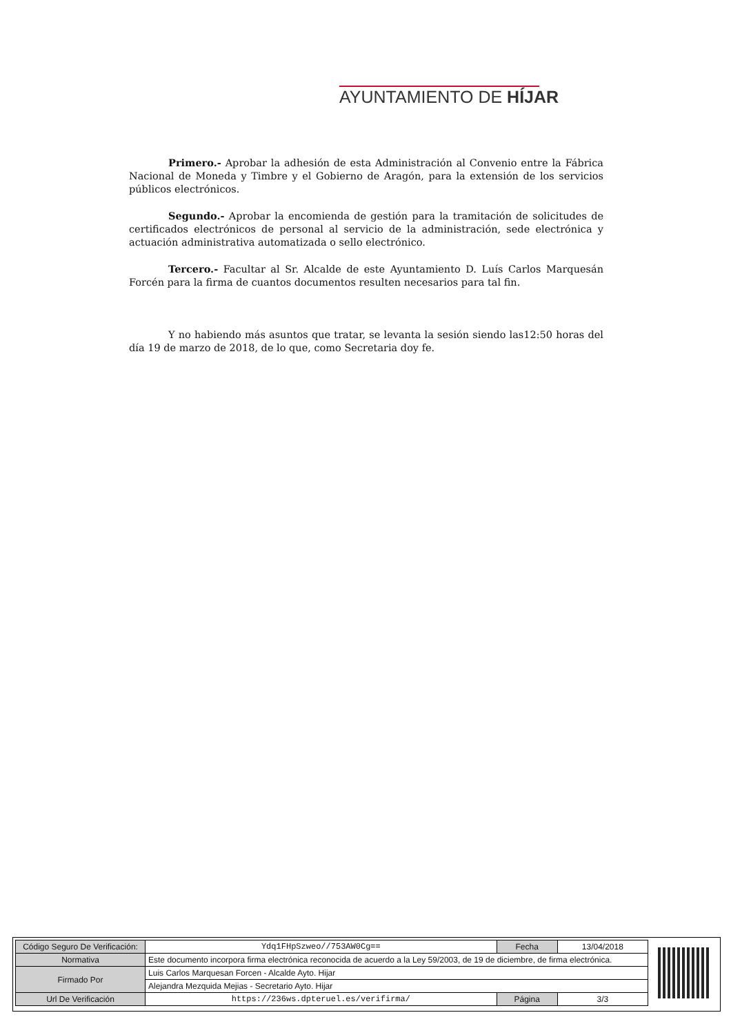AYUNTAMIENTO DE HÍJAR
Primero.- Aprobar la adhesión de esta Administración al Convenio entre la Fábrica Nacional de Moneda y Timbre y el Gobierno de Aragón, para la extensión de los servicios públicos electrónicos.
Segundo.- Aprobar la encomienda de gestión para la tramitación de solicitudes de certificados electrónicos de personal al servicio de la administración, sede electrónica y actuación administrativa automatizada o sello electrónico.
Tercero.- Facultar al Sr. Alcalde de este Ayuntamiento D. Luís Carlos Marquesán Forcén para la firma de cuantos documentos resulten necesarios para tal fin.
Y no habiendo más asuntos que tratar, se levanta la sesión siendo las12:50 horas del día 19 de marzo de 2018, de lo que, como Secretaria doy fe.
| Código Seguro De Verificación: | Ydq1FHpSzweo//753AW0Cg== | Fecha | 13/04/2018 |
| Normativa | Este documento incorpora firma electrónica reconocida de acuerdo a la Ley 59/2003, de 19 de diciembre, de firma electrónica. | | |
| Firmado Por | Luis Carlos Marquesan Forcen - Alcalde Ayto. Hijar | | |
| | Alejandra Mezquida Mejias - Secretario Ayto. Hijar | | |
| Url De Verificación | https://236ws.dpteruel.es/verifirma/ | Página | 3/3 |